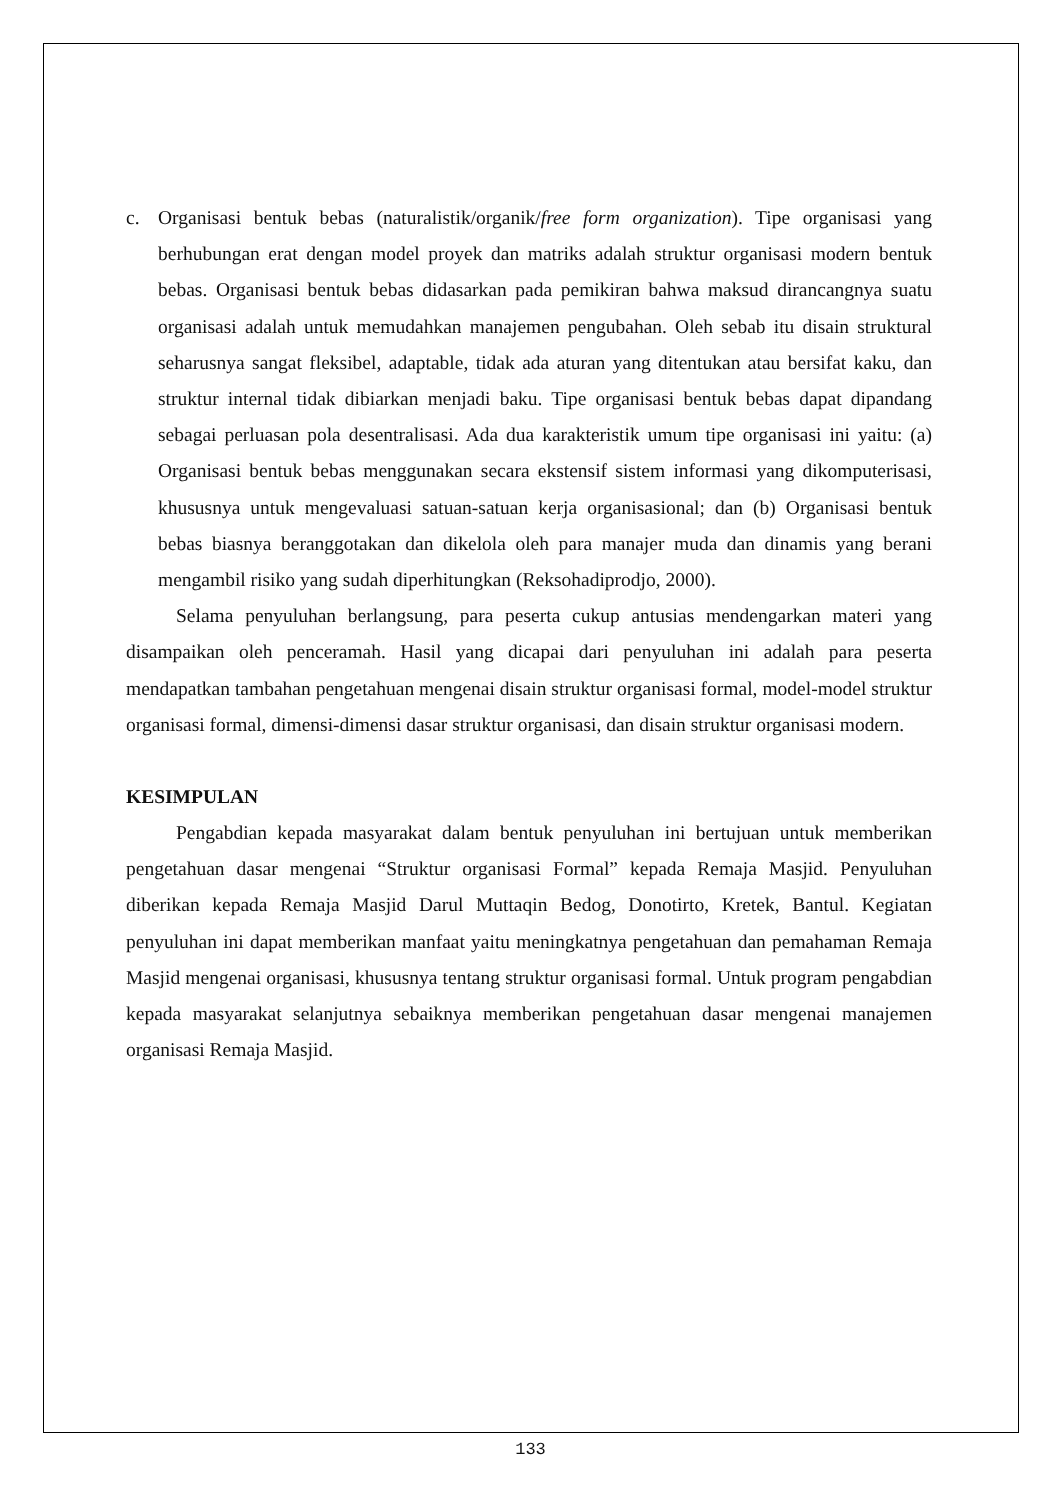c. Organisasi bentuk bebas (naturalistik/organik/free form organization). Tipe organisasi yang berhubungan erat dengan model proyek dan matriks adalah struktur organisasi modern bentuk bebas. Organisasi bentuk bebas didasarkan pada pemikiran bahwa maksud dirancangnya suatu organisasi adalah untuk memudahkan manajemen pengubahan. Oleh sebab itu disain struktural seharusnya sangat fleksibel, adaptable, tidak ada aturan yang ditentukan atau bersifat kaku, dan struktur internal tidak dibiarkan menjadi baku. Tipe organisasi bentuk bebas dapat dipandang sebagai perluasan pola desentralisasi. Ada dua karakteristik umum tipe organisasi ini yaitu: (a) Organisasi bentuk bebas menggunakan secara ekstensif sistem informasi yang dikomputerisasi, khususnya untuk mengevaluasi satuan-satuan kerja organisasional; dan (b) Organisasi bentuk bebas biasnya beranggotakan dan dikelola oleh para manajer muda dan dinamis yang berani mengambil risiko yang sudah diperhitungkan (Reksohadiprodjo, 2000).
Selama penyuluhan berlangsung, para peserta cukup antusias mendengarkan materi yang disampaikan oleh penceramah. Hasil yang dicapai dari penyuluhan ini adalah para peserta mendapatkan tambahan pengetahuan mengenai disain struktur organisasi formal, model-model struktur organisasi formal, dimensi-dimensi dasar struktur organisasi, dan disain struktur organisasi modern.
KESIMPULAN
Pengabdian kepada masyarakat dalam bentuk penyuluhan ini bertujuan untuk memberikan pengetahuan dasar mengenai “Struktur organisasi Formal” kepada Remaja Masjid. Penyuluhan diberikan kepada Remaja Masjid Darul Muttaqin Bedog, Donotirto, Kretek, Bantul. Kegiatan penyuluhan ini dapat memberikan manfaat yaitu meningkatnya pengetahuan dan pemahaman Remaja Masjid mengenai organisasi, khususnya tentang struktur organisasi formal. Untuk program pengabdian kepada masyarakat selanjutnya sebaiknya memberikan pengetahuan dasar mengenai manajemen organisasi Remaja Masjid.
133